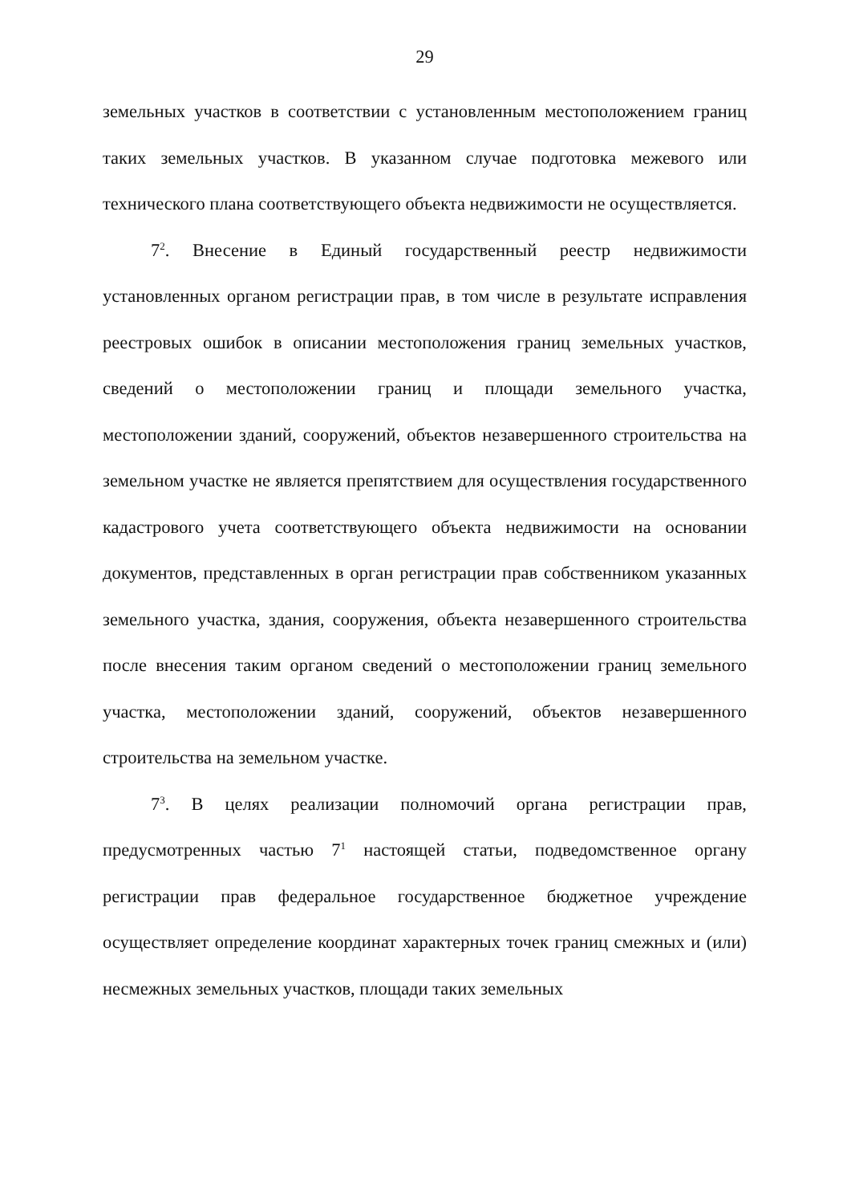29
земельных участков в соответствии с установленным местоположением границ таких земельных участков. В указанном случае подготовка межевого или технического плана соответствующего объекта недвижимости не осуществляется.
7<sup>2</sup>. Внесение в Единый государственный реестр недвижимости установленных органом регистрации прав, в том числе в результате исправления реестровых ошибок в описании местоположения границ земельных участков, сведений о местоположении границ и площади земельного участка, местоположении зданий, сооружений, объектов незавершенного строительства на земельном участке не является препятствием для осуществления государственного кадастрового учета соответствующего объекта недвижимости на основании документов, представленных в орган регистрации прав собственником указанных земельного участка, здания, сооружения, объекта незавершенного строительства после внесения таким органом сведений о местоположении границ земельного участка, местоположении зданий, сооружений, объектов незавершенного строительства на земельном участке.
7<sup>3</sup>. В целях реализации полномочий органа регистрации прав, предусмотренных частью 7<sup>1</sup> настоящей статьи, подведомственное органу регистрации прав федеральное государственное бюджетное учреждение осуществляет определение координат характерных точек границ смежных и (или) несмежных земельных участков, площади таких земельных